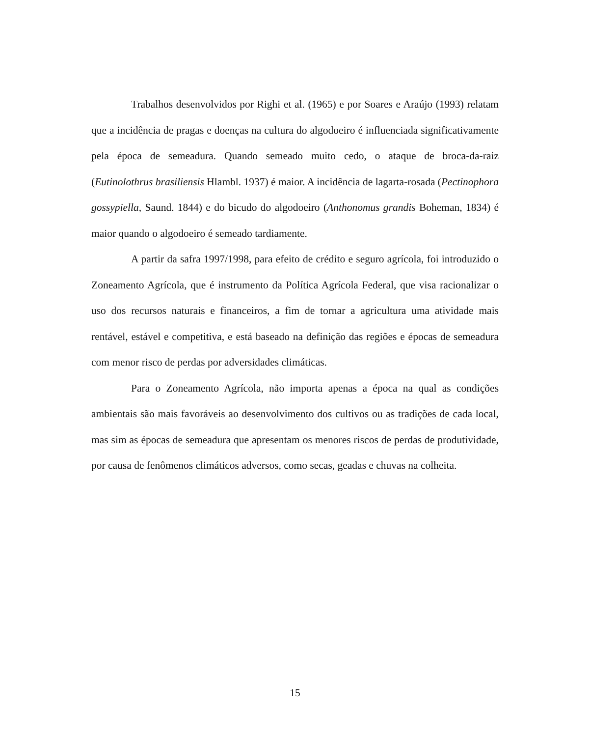Trabalhos desenvolvidos por Righi et al. (1965) e por Soares e Araújo (1993) relatam que a incidência de pragas e doenças na cultura do algodoeiro é influenciada significativamente pela época de semeadura. Quando semeado muito cedo, o ataque de broca-da-raiz (Eutinolothrus brasiliensis Hlambl. 1937) é maior. A incidência de lagarta-rosada (Pectinophora gossypiella, Saund. 1844) e do bicudo do algodoeiro (Anthonomus grandis Boheman, 1834) é maior quando o algodoeiro é semeado tardiamente.
A partir da safra 1997/1998, para efeito de crédito e seguro agrícola, foi introduzido o Zoneamento Agrícola, que é instrumento da Política Agrícola Federal, que visa racionalizar o uso dos recursos naturais e financeiros, a fim de tornar a agricultura uma atividade mais rentável, estável e competitiva, e está baseado na definição das regiões e épocas de semeadura com menor risco de perdas por adversidades climáticas.
Para o Zoneamento Agrícola, não importa apenas a época na qual as condições ambientais são mais favoráveis ao desenvolvimento dos cultivos ou as tradições de cada local, mas sim as épocas de semeadura que apresentam os menores riscos de perdas de produtividade, por causa de fenômenos climáticos adversos, como secas, geadas e chuvas na colheita.
15